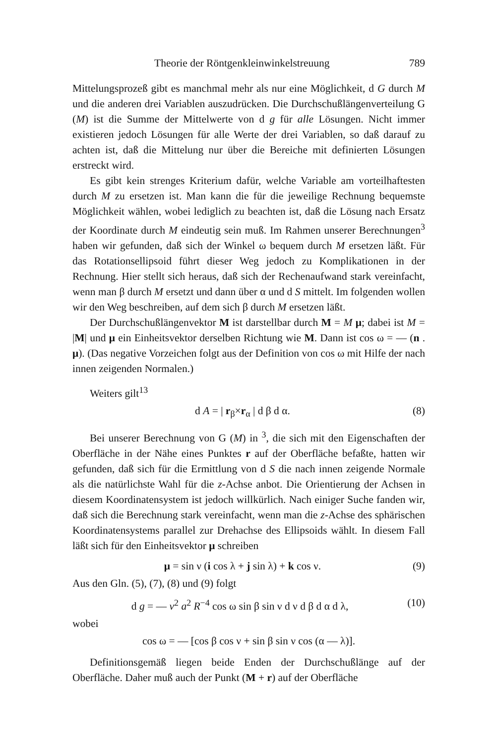Theorie der Röntgenkleinwinkelstreuung 789
Mittelungsprozeß gibt es manchmal mehr als nur eine Möglichkeit, d G durch M und die anderen drei Variablen auszudrücken. Die Durchschußlängenverteilung G (M) ist die Summe der Mittelwerte von d g für alle Lösungen. Nicht immer existieren jedoch Lösungen für alle Werte der drei Variablen, so daß darauf zu achten ist, daß die Mittelung nur über die Bereiche mit definierten Lösungen erstreckt wird.
Es gibt kein strenges Kriterium dafür, welche Variable am vorteilhaftesten durch M zu ersetzen ist. Man kann die für die jeweilige Rechnung bequemste Möglichkeit wählen, wobei lediglich zu beachten ist, daß die Lösung nach Ersatz der Koordinate durch M eindeutig sein muß. Im Rahmen unserer Berechnungen<sup>3</sup> haben wir gefunden, daß sich der Winkel ω bequem durch M ersetzen läßt. Für das Rotationsellipsoid führt dieser Weg jedoch zu Komplikationen in der Rechnung. Hier stellt sich heraus, daß sich der Rechenaufwand stark vereinfacht, wenn man β durch M ersetzt und dann über α und d S mittelt. Im folgenden wollen wir den Weg beschreiben, auf dem sich β durch M ersetzen läßt.
Der Durchschußlängenvektor M ist darstellbar durch M = M μ; dabei ist M = |M| und μ ein Einheitsvektor derselben Richtung wie M. Dann ist cos ω = — (n . μ). (Das negative Vorzeichen folgt aus der Definition von cos ω mit Hilfe der nach innen zeigenden Normalen.)
Weiters gilt<sup>13</sup>
d A = | r<sub>β</sub>×r<sub>α</sub> | d β d α. (8)
Bei unserer Berechnung von G (M) in <sup>3</sup>, die sich mit den Eigenschaften der Oberfläche in der Nähe eines Punktes r auf der Oberfläche befaßte, hatten wir gefunden, daß sich für die Ermittlung von d S die nach innen zeigende Normale als die natürlichste Wahl für die z-Achse anbot. Die Orientierung der Achsen in diesem Koordinatensystem ist jedoch willkürlich. Nach einiger Suche fanden wir, daß sich die Berechnung stark vereinfacht, wenn man die z-Achse des sphärischen Koordinatensystems parallel zur Drehachse des Ellipsoids wählt. In diesem Fall läßt sich für den Einheitsvektor μ schreiben
μ = sin ν (i cos λ + j sin λ) + k cos ν. (9)
Aus den Gln. (5), (7), (8) und (9) folgt
d g = — v<sup>2</sup> a<sup>2</sup> R<sup>−4</sup> cos ω sin β sin ν d ν d β d α d λ, (10)
wobei
cos ω = — [cos β cos ν + sin β sin ν cos (α — λ)].
Definitionsgemäß liegen beide Enden der Durchschußlänge auf der Oberfläche. Daher muß auch der Punkt (M + r) auf der Oberfläche